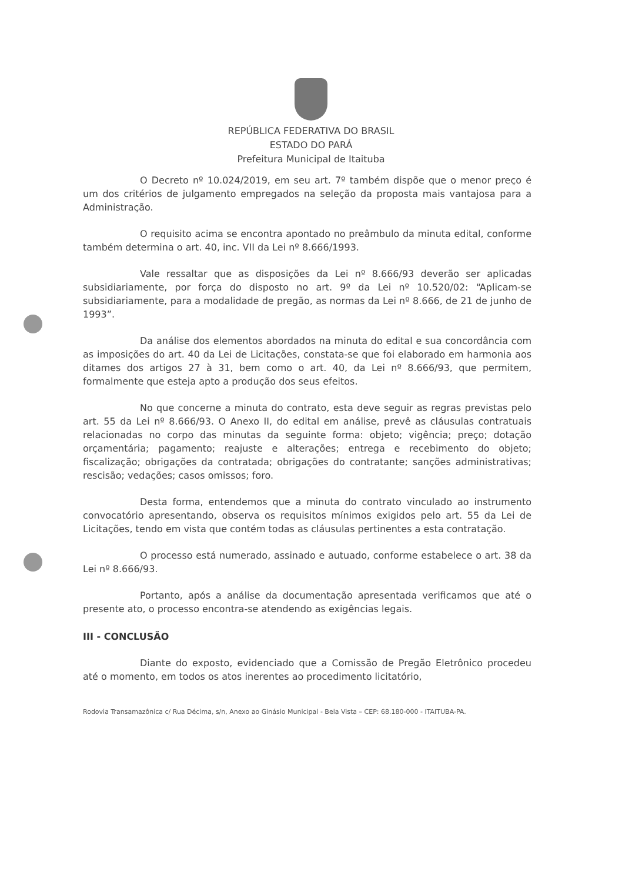REPÚBLICA FEDERATIVA DO BRASIL
ESTADO DO PARÁ
Prefeitura Municipal de Itaituba
O Decreto nº 10.024/2019, em seu art. 7º também dispõe que o menor preço é um dos critérios de julgamento empregados na seleção da proposta mais vantajosa para a Administração.
O requisito acima se encontra apontado no preâmbulo da minuta edital, conforme também determina o art. 40, inc. VII da Lei nº 8.666/1993.
Vale ressaltar que as disposições da Lei nº 8.666/93 deverão ser aplicadas subsidiariamente, por força do disposto no art. 9º da Lei nº 10.520/02: “Aplicam-se subsidiariamente, para a modalidade de pregão, as normas da Lei nº 8.666, de 21 de junho de 1993”.
Da análise dos elementos abordados na minuta do edital e sua concordância com as imposições do art. 40 da Lei de Licitações, constata-se que foi elaborado em harmonia aos ditames dos artigos 27 à 31, bem como o art. 40, da Lei nº 8.666/93, que permitem, formalmente que esteja apto a produção dos seus efeitos.
No que concerne a minuta do contrato, esta deve seguir as regras previstas pelo art. 55 da Lei nº 8.666/93. O Anexo II, do edital em análise, prevê as cláusulas contratuais relacionadas no corpo das minutas da seguinte forma: objeto; vigência; preço; dotação orçamentária; pagamento; reajuste e alterações; entrega e recebimento do objeto; fiscalização; obrigações da contratada; obrigações do contratante; sanções administrativas; rescisão; vedações; casos omissos; foro.
Desta forma, entendemos que a minuta do contrato vinculado ao instrumento convocatório apresentando, observa os requisitos mínimos exigidos pelo art. 55 da Lei de Licitações, tendo em vista que contém todas as cláusulas pertinentes a esta contratação.
O processo está numerado, assinado e autuado, conforme estabelece o art. 38 da Lei nº 8.666/93.
Portanto, após a análise da documentação apresentada verificamos que até o presente ato, o processo encontra-se atendendo as exigências legais.
III - CONCLUSÃO
Diante do exposto, evidenciado que a Comissão de Pregão Eletrônico procedeu até o momento, em todos os atos inerentes ao procedimento licitatório,
Rodovia Transamazônica c/ Rua Décima, s/n, Anexo ao Ginásio Municipal - Bela Vista – CEP: 68.180-000 - ITAITUBA-PA.